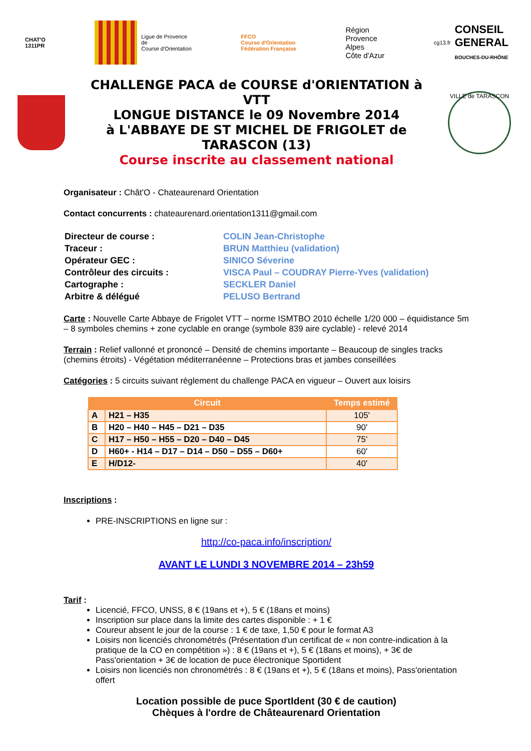CHAT'O
1311PR
Ligue de Provence
de
Course d'Orientation
FFCO
Course d'Orientation
Fédération Française
Région
Provence
Alpes
Côte d'Azur
cg13.fr CONSEIL
GENERAL
BOUCHES-DU-RHÔNE
CHALLENGE PACA de COURSE d'ORIENTATION à VTT
LONGUE DISTANCE le 09 Novembre 2014
à L'ABBAYE DE ST MICHEL DE FRIGOLET de
TARASCON (13)
Course inscrite au classement national
VILLE de TARASCON
Organisateur : Chât'O - Chateaurenard Orientation
Contact concurrents : chateaurenard.orientation1311@gmail.com
| Directeur de course : | COLIN Jean-Christophe |
| Traceur : | BRUN Matthieu (validation) |
| Opérateur GEC : | SINICO Séverine |
| Contrôleur des circuits : | VISCA Paul – COUDRAY Pierre-Yves (validation) |
| Cartographe : | SECKLER Daniel |
| Arbitre & délégué | PELUSO Bertrand |
Carte : Nouvelle Carte Abbaye de Frigolet VTT – norme ISMTBO 2010 échelle 1/20 000 – équidistance 5m – 8 symboles chemins + zone cyclable en orange (symbole 839 aire cyclable) - relevé 2014
Terrain : Relief vallonné et prononcé – Densité de chemins importante – Beaucoup de singles tracks (chemins étroits) - Végétation méditerranéenne – Protections bras et jambes conseillées
Catégories : 5 circuits suivant règlement du challenge PACA en vigueur – Ouvert aux loisirs
| Circuit | | Temps estimé |
| --- | --- | --- |
| A | H21 – H35 | 105' |
| B | H20 – H40 – H45 – D21 – D35 | 90' |
| C | H17 – H50 – H55 – D20 – D40 – D45 | 75' |
| D | H60+ - H14 – D17 – D14 – D50 – D55 – D60+ | 60' |
| E | H/D12- | 40' |
Inscriptions :
PRE-INSCRIPTIONS en ligne sur :
http://co-paca.info/inscription/
AVANT LE LUNDI 3 NOVEMBRE 2014 – 23h59
Tarif :
Licencié, FFCO, UNSS, 8 € (19ans et +), 5 € (18ans et moins)
Inscription sur place dans la limite des cartes disponible : + 1 €
Coureur absent le jour de la course : 1 € de taxe, 1,50 € pour le format A3
Loisirs non licenciés chronométrés (Présentation d'un certificat de « non contre-indication à la pratique de la CO en compétition ») : 8 € (19ans et +), 5 € (18ans et moins), + 3€ de Pass'orientation + 3€ de location de puce électronique Sportident
Loisirs non licenciés non chronométrés : 8 € (19ans et +), 5 € (18ans et moins), Pass'orientation offert
Location possible de puce SportIdent (30 € de caution)
Chèques à l'ordre de Châteaurenard Orientation